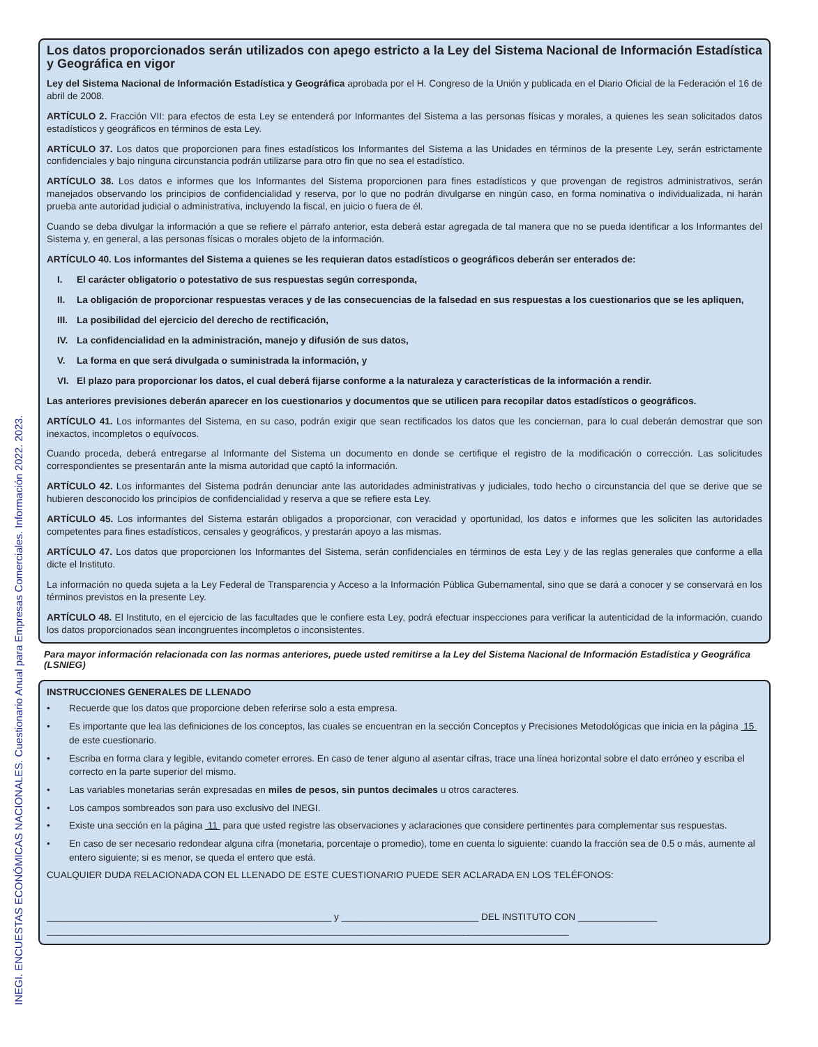INEGI. ENCUESTAS ECONÓMICAS NACIONALES. Cuestionario Anual para Empresas Comerciales. Información 2022. 2023.
Los datos proporcionados serán utilizados con apego estricto a la Ley del Sistema Nacional de Información Estadística y Geográfica en vigor
Ley del Sistema Nacional de Información Estadística y Geográfica aprobada por el H. Congreso de la Unión y publicada en el Diario Oficial de la Federación el 16 de abril de 2008.
ARTÍCULO 2. Fracción VII: para efectos de esta Ley se entenderá por Informantes del Sistema a las personas físicas y morales, a quienes les sean solicitados datos estadísticos y geográficos en términos de esta Ley.
ARTÍCULO 37. Los datos que proporcionen para fines estadísticos los Informantes del Sistema a las Unidades en términos de la presente Ley, serán estrictamente confidenciales y bajo ninguna circunstancia podrán utilizarse para otro fin que no sea el estadístico.
ARTÍCULO 38. Los datos e informes que los Informantes del Sistema proporcionen para fines estadísticos y que provengan de registros administrativos, serán manejados observando los principios de confidencialidad y reserva, por lo que no podrán divulgarse en ningún caso, en forma nominativa o individualizada, ni harán prueba ante autoridad judicial o administrativa, incluyendo la fiscal, en juicio o fuera de él.
Cuando se deba divulgar la información a que se refiere el párrafo anterior, esta deberá estar agregada de tal manera que no se pueda identificar a los Informantes del Sistema y, en general, a las personas físicas o morales objeto de la información.
ARTÍCULO 40. Los informantes del Sistema a quienes se les requieran datos estadísticos o geográficos deberán ser enterados de:
I. El carácter obligatorio o potestativo de sus respuestas según corresponda,
II. La obligación de proporcionar respuestas veraces y de las consecuencias de la falsedad en sus respuestas a los cuestionarios que se les apliquen,
III.
La posibilidad del ejercicio del derecho de rectificación,
IV. La confidencialidad en la administración, manejo y difusión de sus datos,
V. La forma en que será divulgada o suministrada la información, y
VI. El plazo para proporcionar los datos, el cual deberá fijarse conforme a la naturaleza y características de la información a rendir.
Las anteriores previsiones deberán aparecer en los cuestionarios y documentos que se utilicen para recopilar datos estadísticos o geográficos.
ARTÍCULO 41. Los informantes del Sistema, en su caso, podrán exigir que sean rectificados los datos que les conciernan, para lo cual deberán demostrar que son inexactos, incompletos o equívocos.
Cuando proceda, deberá entregarse al Informante del Sistema un documento en donde se certifique el registro de la modificación o corrección. Las solicitudes correspondientes se presentarán ante la misma autoridad que captó la información.
ARTÍCULO 42. Los informantes del Sistema podrán denunciar ante las autoridades administrativas y judiciales, todo hecho o circunstancia del que se derive que se hubieren desconocido los principios de confidencialidad y reserva a que se refiere esta Ley.
ARTÍCULO 45. Los informantes del Sistema estarán obligados a proporcionar, con veracidad y oportunidad, los datos e informes que les soliciten las autoridades competentes para fines estadísticos, censales y geográficos, y prestarán apoyo a las mismas.
ARTÍCULO 47. Los datos que proporcionen los Informantes del Sistema, serán confidenciales en términos de esta Ley y de las reglas generales que conforme a ella dicte el Instituto.
La información no queda sujeta a la Ley Federal de Transparencia y Acceso a la Información Pública Gubernamental, sino que se dará a conocer y se conservará en los términos previstos en la presente Ley.
ARTÍCULO 48. El Instituto, en el ejercicio de las facultades que le confiere esta Ley, podrá efectuar inspecciones para verificar la autenticidad de la información, cuando los datos proporcionados sean incongruentes incompletos o inconsistentes.
Para mayor información relacionada con las normas anteriores, puede usted remitirse a la Ley del Sistema Nacional de Información Estadística y Geográfica (LSNIEG)
INSTRUCCIONES GENERALES DE LLENADO
• Recuerde que los datos que proporcione deben referirse solo a esta empresa.
• Es importante que lea las definiciones de los conceptos, las cuales se encuentran en la sección Conceptos y Precisiones Metodológicas que inicia en la página 15 de este cuestionario.
• Escriba en forma clara y legible, evitando cometer errores. En caso de tener alguno al asentar cifras, trace una línea horizontal sobre el dato erróneo y escriba el correcto en la parte superior del mismo.
• Las variables monetarias serán expresadas en miles de pesos, sin puntos decimales u otros caracteres.
• Los campos sombreados son para uso exclusivo del INEGI.
• Existe una sección en la página 11 para que usted registre las observaciones y aclaraciones que considere pertinentes para complementar sus respuestas.
• En caso de ser necesario redondear alguna cifra (monetaria, porcentaje o promedio), tome en cuenta lo siguiente: cuando la fracción sea de 0.5 o más, aumente al entero siguiente; si es menor, se queda el entero que está.
CUALQUIER DUDA RELACIONADA CON EL LLENADO DE ESTE CUESTIONARIO PUEDE SER ACLARADA EN LOS TELÉFONOS:
______________________________________________________ y __________________________ DEL INSTITUTO CON _______________
___________________________________________________________________________________________________